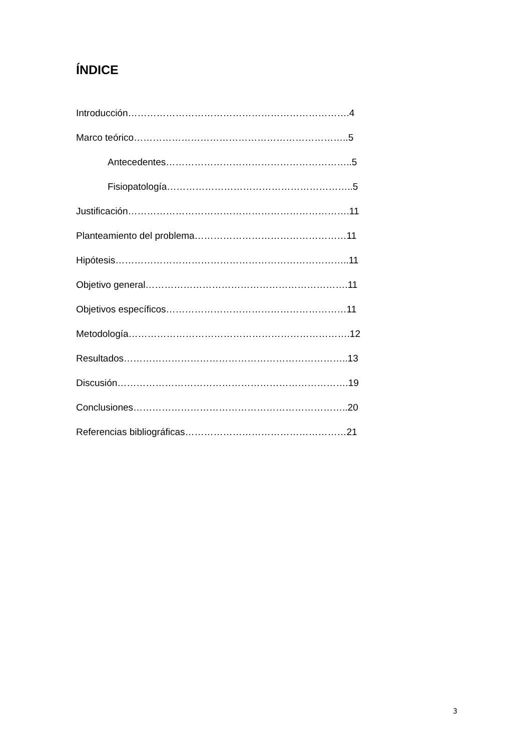ÍNDICE
Introducción…………………………………………………………….4
Marco teórico…………………………………………………………..5
Antecedentes…………………………………………………..5
Fisiopatología…………………………………………………..5
Justificación…………………………………………………………….11
Planteamiento del problema…………………………………………11
Hipótesis………………………………………………………………..11
Objetivo general……………………………………………………….11
Objetivos específicos…………………………………………………11
Metodología…………………………………………………………….12
Resultados……………………………………………………………..13
Discusión……………………………………………………………….19
Conclusiones…………………………………………………………..20
Referencias bibliográficas……………………………………………21
3